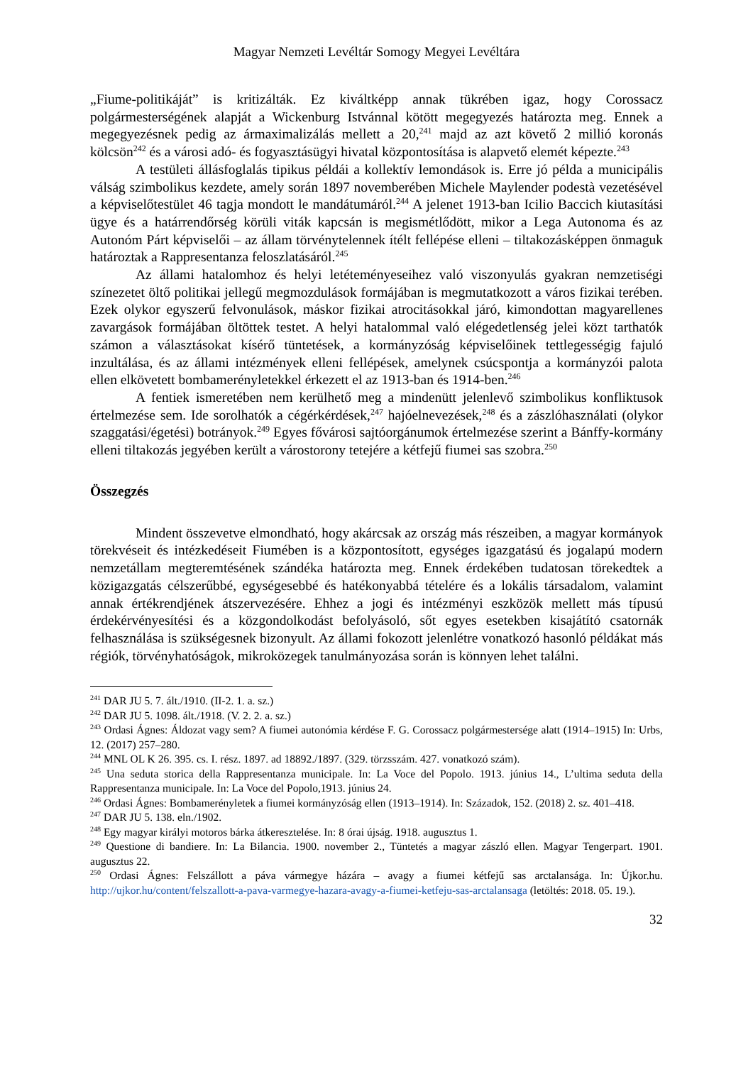Magyar Nemzeti Levéltár Somogy Megyei Levéltára
„Fiume-politikáját” is kritizálták. Ez kiváltképp annak tükrében igaz, hogy Corossacz polgármesterségének alapját a Wickenburg Istvánnal kötött megegyezés határozta meg. Ennek a megegyezésnek pedig az ármaximalizálás mellett a 20,<sup>241</sup> majd az azt követő 2 millió koronás kölcsön<sup>242</sup> és a városi adó- és fogyasztásügyi hivatal központosítása is alapvető elemét képezte.<sup>243</sup>
A testületi állásfoglalás tipikus példái a kollektív lemondások is. Erre jó példa a municipális válság szimbolikus kezdete, amely során 1897 novemberében Michele Maylender podestà vezetésével a képviselőtestület 46 tagja mondott le mandátumáról.<sup>244</sup> A jelenet 1913-ban Icilio Baccich kiutasítási ügye és a határrendőrség körüli viták kapcsán is megismétlődött, mikor a Lega Autonoma és az Autonóm Párt képviselői – az állam törvénytelennek ítélt fellépése elleni – tiltakozásképpen önmaguk határoztak a Rappresentanza feloszlatásáról.<sup>245</sup>
Az állami hatalomhoz és helyi letéteményeseihez való viszonyulás gyakran nemzetiségi színezetet öltő politikai jellegű megmozdulások formájában is megmutatkozott a város fizikai terében. Ezek olykor egyszerű felvonulások, máskor fizikai atrocitásokkal járó, kimondottan magyarellenes zavargások formájában öltöttek testet. A helyi hatalommal való elégedetlenség jelei közt tarthatók számon a választásokat kísérő tüntetések, a kormányzóság képviselőinek tettlegességig fajuló inzultálása, és az állami intézmények elleni fellépések, amelynek csúcspontja a kormányzói palota ellen elkövetett bombamerényletekkel érkezett el az 1913-ban és 1914-ben.<sup>246</sup>
A fentiek ismeretében nem kerülhető meg a mindenütt jelenlevő szimbolikus konfliktusok értelmezése sem. Ide sorolhatók a cégérkérdések,<sup>247</sup> hajóelnevezések,<sup>248</sup> és a zászlóhasználati (olykor szaggatási/égetési) botrányok.<sup>249</sup> Egyes fővárosi sajtóorgánumok értelmezése szerint a Bánffy-kormány elleni tiltakozás jegyében került a várostorony tetejére a kétfejű fiumei sas szobra.<sup>250</sup>
Összegzés
Mindent összevetve elmondható, hogy akárcsak az ország más részeiben, a magyar kormányok törekvéseit és intézkedéseit Fiumében is a központosított, egységes igazgatású és jogalapú modern nemzetállam megteremtésének szándéka határozta meg. Ennek érdekében tudatosan törekedtek a közigazgatás célszerűbbé, egységesebbé és hatékonyabbá tételére és a lokális társadalom, valamint annak értékrendjének átszervezésére. Ehhez a jogi és intézményi eszközök mellett más típusú érdekérvényesítési és a közgondolkodást befolyásoló, sőt egyes esetekben kisajátító csatornák felhasználása is szükségesnek bizonyult. Az állami fokozott jelenlétre vonatkozó hasonló példákat más régiók, törvényhatóságok, mikroközegek tanulmányozása során is könnyen lehet találni.
<sup>241</sup> DAR JU 5. 7. ált./1910. (II-2. 1. a. sz.)
<sup>242</sup> DAR JU 5. 1098. ált./1918. (V. 2. 2. a. sz.)
<sup>243</sup> Ordasi Ágnes: Áldozat vagy sem? A fiumei autonómia kérdése F. G. Corossacz polgármestersége alatt (1914–1915) In: Urbs, 12. (2017) 257–280.
<sup>244</sup> MNL OL K 26. 395. cs. I. rész. 1897. ad 18892./1897. (329. törzsszám. 427. vonatkozó szám).
<sup>245</sup> Una seduta storica della Rappresentanza municipale. In: La Voce del Popolo. 1913. június 14., L’ultima seduta della Rappresentanza municipale. In: La Voce del Popolo,1913. június 24.
<sup>246</sup> Ordasi Ágnes: Bombamerényletek a fiumei kormányzóság ellen (1913–1914). In: Századok, 152. (2018) 2. sz. 401–418.
<sup>247</sup> DAR JU 5. 138. eln./1902.
<sup>248</sup> Egy magyar királyi motoros bárka átkeresztelése. In: 8 órai újság. 1918. augusztus 1.
<sup>249</sup> Questione di bandiere. In: La Bilancia. 1900. november 2., Tüntetés a magyar zászló ellen. Magyar Tengerpart. 1901. augusztus 22.
<sup>250</sup> Ordasi Ágnes: Felszállott a páva vármegye házára – avagy a fiumei kétfejű sas arctalansága. In: Újkor.hu. http://ujkor.hu/content/felszallott-a-pava-varmegye-hazara-avagy-a-fiumei-ketfeju-sas-arctalansaga (letöltés: 2018. 05. 19.).
32